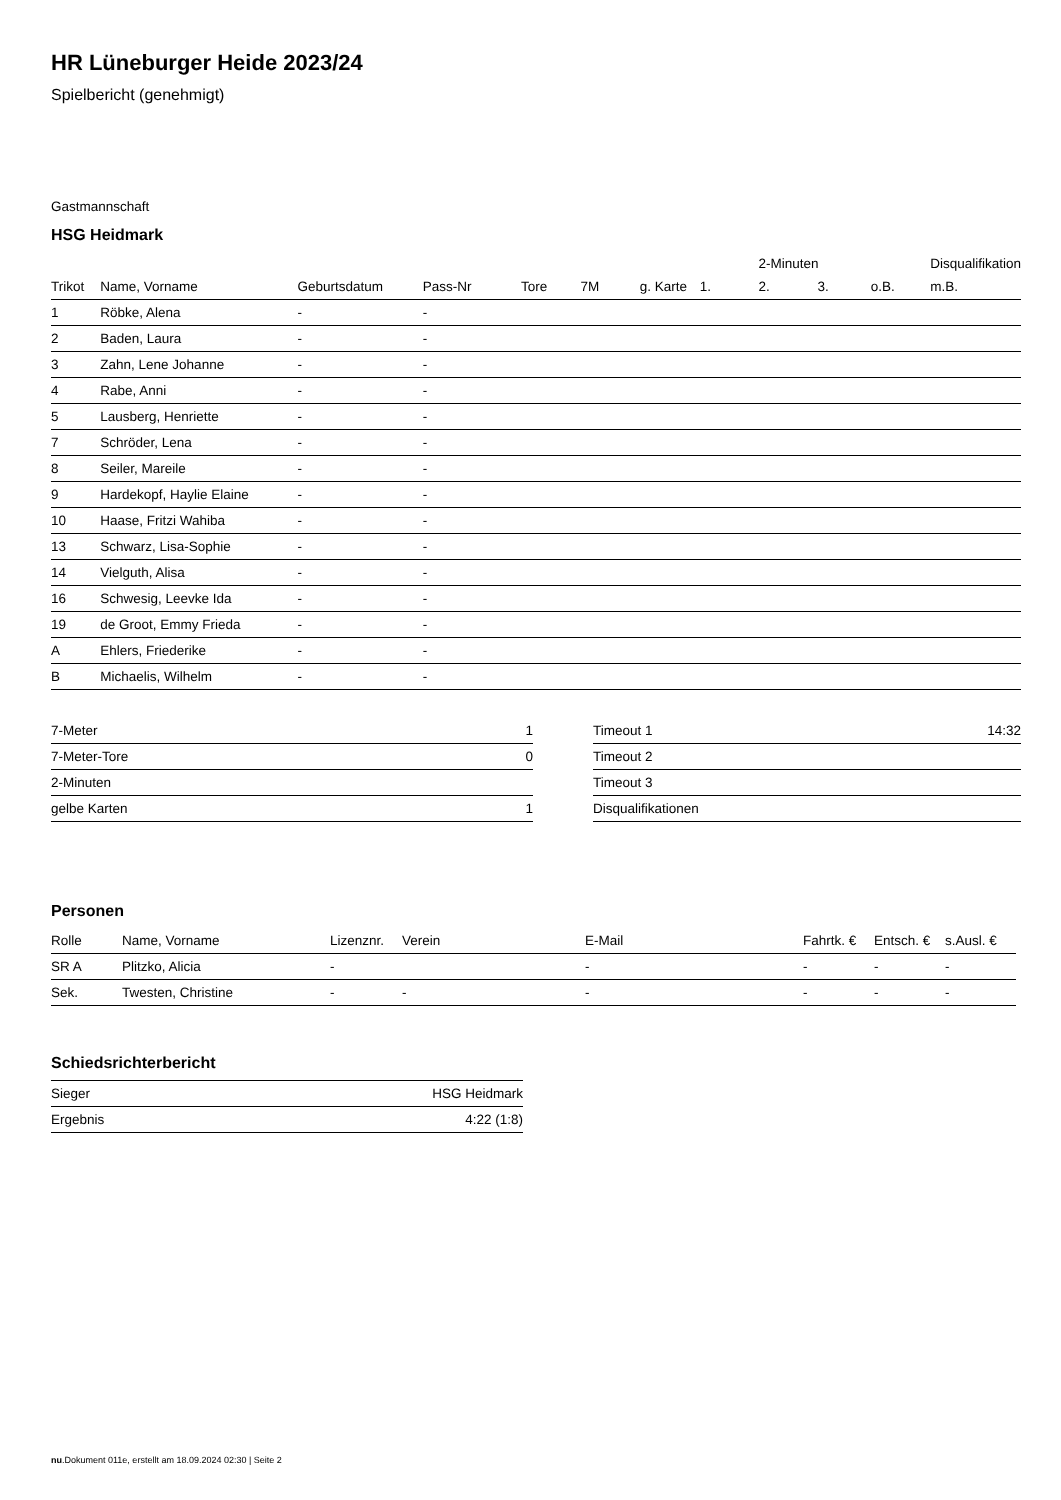HR Lüneburger Heide 2023/24
Spielbericht (genehmigt)
Gastmannschaft
HSG Heidmark
| | | | | | | | | 2-Minuten | | | Disqualifikation |
| --- | --- | --- | --- | --- | --- | --- | --- | --- | --- | --- | --- |
| Trikot | Name, Vorname | Geburtsdatum | Pass-Nr | Tore | 7M | g. Karte | 1. | 2. | 3. | o.B. | m.B. |
| 1 | Röbke, Alena | - | - | | | | | | | | |
| 2 | Baden, Laura | - | - | | | | | | | | |
| 3 | Zahn, Lene Johanne | - | - | | | | | | | | |
| 4 | Rabe, Anni | - | - | | | | | | | | |
| 5 | Lausberg, Henriette | - | - | | | | | | | | |
| 7 | Schröder, Lena | - | - | | | | | | | | |
| 8 | Seiler, Mareile | - | - | | | | | | | | |
| 9 | Hardekopf, Haylie Elaine | - | - | | | | | | | | |
| 10 | Haase, Fritzi Wahiba | - | - | | | | | | | | |
| 13 | Schwarz, Lisa-Sophie | - | - | | | | | | | | |
| 14 | Vielguth, Alisa | - | - | | | | | | | | |
| 16 | Schwesig, Leevke Ida | - | - | | | | | | | | |
| 19 | de Groot, Emmy Frieda | - | - | | | | | | | | |
| A | Ehlers, Friederike | - | - | | | | | | | | |
| B | Michaelis, Wilhelm | - | - | | | | | | | | |
| 7-Meter | 1 |
| 7-Meter-Tore | 0 |
| 2-Minuten | |
| gelbe Karten | 1 |
| Timeout 1 | 14:32 |
| Timeout 2 | |
| Timeout 3 | |
| Disqualifikationen | |
Personen
| Rolle | Name, Vorname | Lizenznr. | Verein | E-Mail | Fahrtk. € | Entsch. € | s.Ausl. € |
| --- | --- | --- | --- | --- | --- | --- | --- |
| SR A | Plitzko, Alicia | - | | - | - | - | - |
| Sek. | Twesten, Christine | - | - | - | - | - | - |
Schiedsrichterbericht
| Sieger | HSG Heidmark |
| Ergebnis | 4:22 (1:8) |
nu.Dokument 011e, erstellt am 18.09.2024 02:30 | Seite 2